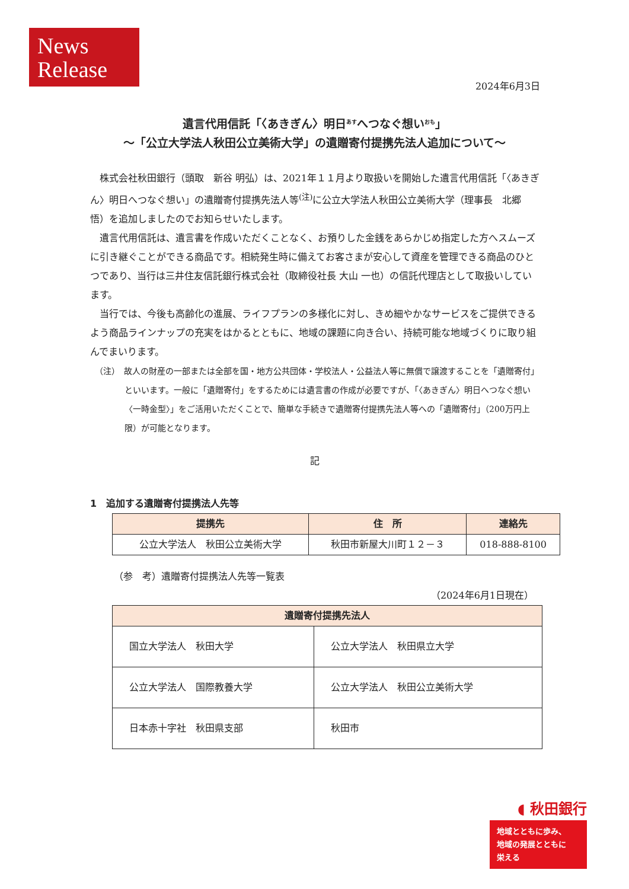News
Release
2024年6月3日
遺言代用信託「〈あきぎん〉明日<sup>あす</sup>へつなぐ想い<sup>おも</sup>」
～「公立大学法人秋田公立美術大学」の遺贈寄付提携先法人追加について～
株式会社秋田銀行（頭取　新谷 明弘）は、2021年１１月より取扱いを開始した遺言代用信託「〈あきぎん〉明日へつなぐ想い」の遺贈寄付提携先法人等<sup>(注)</sup>に公立大学法人秋田公立美術大学（理事長　北郷 悟）を追加しましたのでお知らせいたします。
遺言代用信託は、遺言書を作成いただくことなく、お預りした金銭をあらかじめ指定した方へスムーズに引き継ぐことができる商品です。相続発生時に備えてお客さまが安心して資産を管理できる商品のひとつであり、当行は三井住友信託銀行株式会社（取締役社長 大山 一也）の信託代理店として取扱いしています。
当行では、今後も高齢化の進展、ライフプランの多様化に対し、きめ細やかなサービスをご提供できるよう商品ラインナップの充実をはかるとともに、地域の課題に向き合い、持続可能な地域づくりに取り組んでまいります。
（注）　故人の財産の一部または全部を国・地方公共団体・学校法人・公益法人等に無償で譲渡することを「遺贈寄付」といいます。一般に「遺贈寄付」をするためには遺言書の作成が必要ですが、「〈あきぎん〉明日へつなぐ想い〈一時金型〉」をご活用いただくことで、簡単な手続きで遺贈寄付提携先法人等への「遺贈寄付」（200万円上限）が可能となります。
記
1　追加する遺贈寄付提携法人先等
| 提携先 | 住 所 | 連絡先 |
| --- | --- | --- |
| 公立大学法人 秋田公立美術大学 | 秋田市新屋大川町１２－３ | 018-888-8100 |
（参　考）遺贈寄付提携法人先等一覧表
（2024年6月1日現在）
| 遺贈寄付提携先法人 | |
| --- | --- |
| 国立大学法人 秋田大学 | 公立大学法人 秋田県立大学 |
| 公立大学法人 国際教養大学 | 公立大学法人 秋田公立美術大学 |
| 日本赤十字社 秋田県支部 | 秋田市 |
◖ 秋田銀行
地域とともに歩み、
地域の発展とともに
栄える